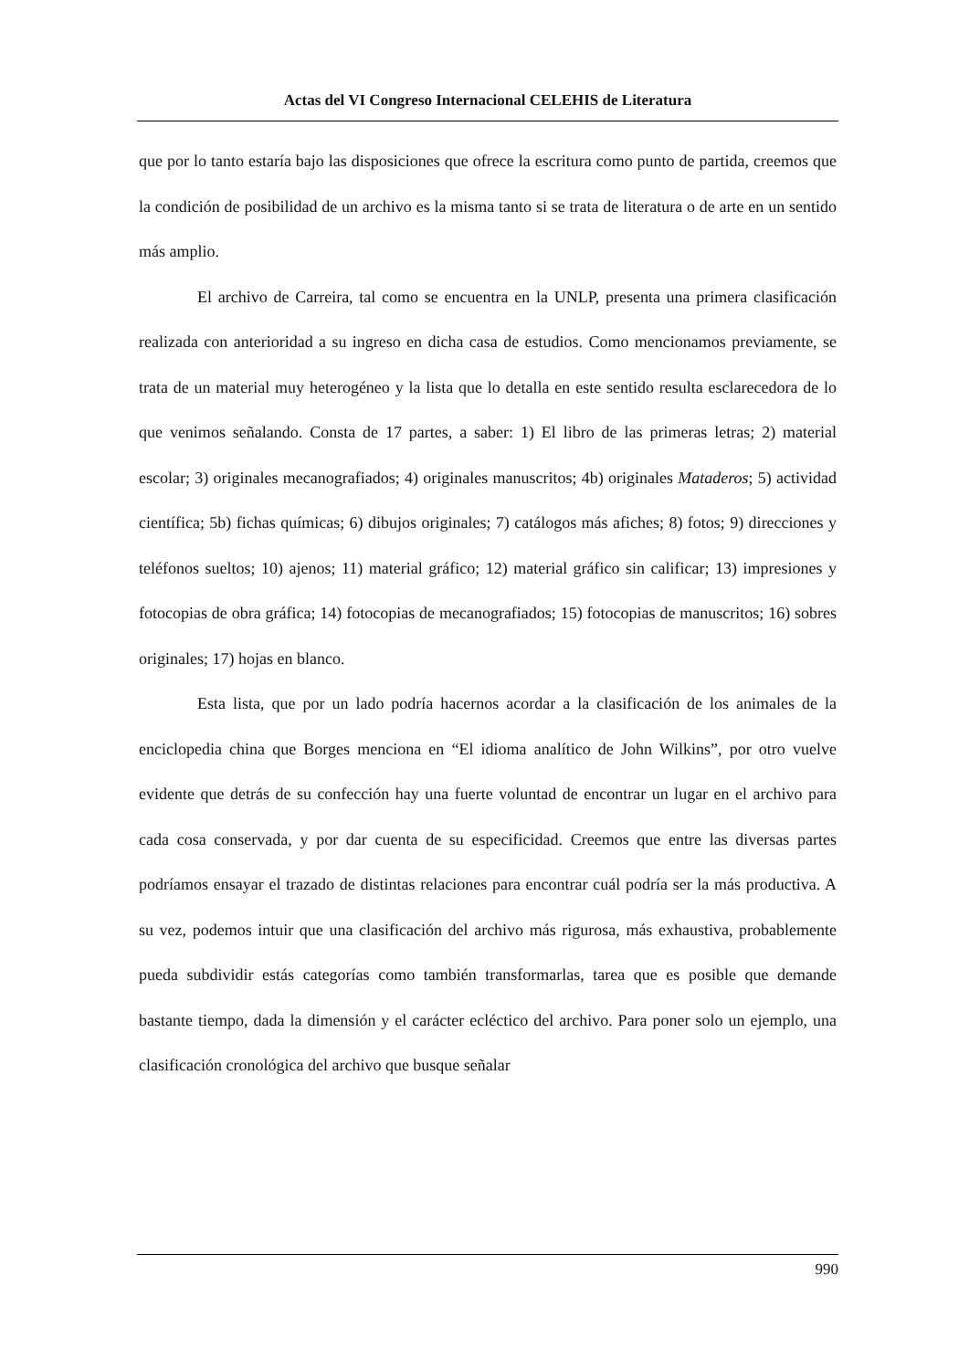Actas del VI Congreso Internacional CELEHIS de Literatura
que por lo tanto estaría bajo las disposiciones que ofrece la escritura como punto de partida, creemos que la condición de posibilidad de un archivo es la misma tanto si se trata de literatura o de arte en un sentido más amplio.
El archivo de Carreira, tal como se encuentra en la UNLP, presenta una primera clasificación realizada con anterioridad a su ingreso en dicha casa de estudios. Como mencionamos previamente, se trata de un material muy heterogéneo y la lista que lo detalla en este sentido resulta esclarecedora de lo que venimos señalando. Consta de 17 partes, a saber: 1) El libro de las primeras letras; 2) material escolar; 3) originales mecanografiados; 4) originales manuscritos; 4b) originales Mataderos; 5) actividad científica; 5b) fichas químicas; 6) dibujos originales; 7) catálogos más afiches; 8) fotos; 9) direcciones y teléfonos sueltos; 10) ajenos; 11) material gráfico; 12) material gráfico sin calificar; 13) impresiones y fotocopias de obra gráfica; 14) fotocopias de mecanografiados; 15) fotocopias de manuscritos; 16) sobres originales; 17) hojas en blanco.
Esta lista, que por un lado podría hacernos acordar a la clasificación de los animales de la enciclopedia china que Borges menciona en “El idioma analítico de John Wilkins”, por otro vuelve evidente que detrás de su confección hay una fuerte voluntad de encontrar un lugar en el archivo para cada cosa conservada, y por dar cuenta de su especificidad. Creemos que entre las diversas partes podríamos ensayar el trazado de distintas relaciones para encontrar cuál podría ser la más productiva. A su vez, podemos intuir que una clasificación del archivo más rigurosa, más exhaustiva, probablemente pueda subdividir estás categorías como también transformarlas, tarea que es posible que demande bastante tiempo, dada la dimensión y el carácter ecléctico del archivo. Para poner solo un ejemplo, una clasificación cronológica del archivo que busque señalar
990